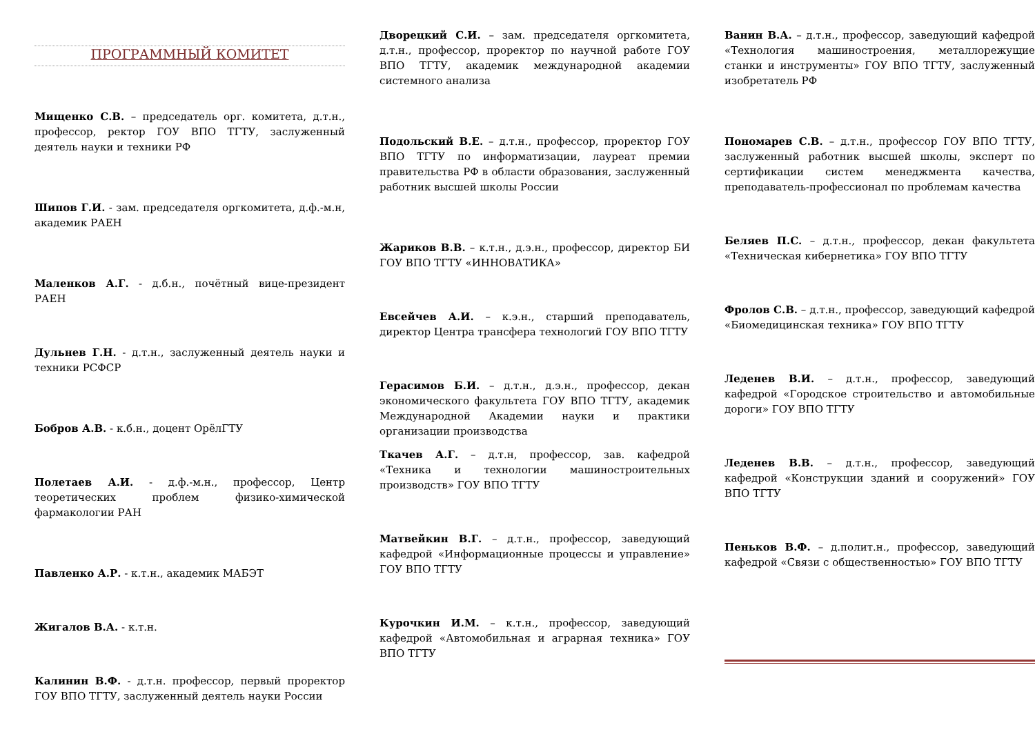ПРОГРАММНЫЙ КОМИТЕТ
Мищенко С.В. – председатель орг. комитета, д.т.н., профессор, ректор ГОУ ВПО ТГТУ, заслуженный деятель науки и техники РФ
Шипов Г.И. - зам. председателя оргкомитета, д.ф.-м.н, академик РАЕН
Маленков А.Г. - д.б.н., почётный вице-президент РАЕН
Дульнев Г.Н. - д.т.н., заслуженный деятель науки и техники РСФСР
Бобров А.В. - к.б.н., доцент ОрёлГТУ
Полетаев А.И. - д.ф.-м.н., профессор, Центр теоретических проблем физико-химической фармакологии РАН
Павленко А.Р. - к.т.н., академик МАБЭТ
Жигалов В.А. - к.т.н.
Калинин В.Ф. - д.т.н. профессор, первый проректор ГОУ ВПО ТГТУ, заслуженный деятель науки России
Дворецкий С.И. – зам. председателя оргкомитета, д.т.н., профессор, проректор по научной работе ГОУ ВПО ТГТУ, академик международной академии системного анализа
Подольский В.Е. – д.т.н., профессор, проректор ГОУ ВПО ТГТУ по информатизации, лауреат премии правительства РФ в области образования, заслуженный работник высшей школы России
Жариков В.В. – к.т.н., д.э.н., профессор, директор БИ ГОУ ВПО ТГТУ «ИННОВАТИКА»
Евсейчев А.И. – к.э.н., старший преподаватель, директор Центра трансфера технологий ГОУ ВПО ТГТУ
Герасимов Б.И. – д.т.н., д.э.н., профессор, декан экономического факультета ГОУ ВПО ТГТУ, академик Международной Академии науки и практики организации производства
Ткачев А.Г. – д.т.н, профессор, зав. кафедрой «Техника и технологии машиностроительных производств» ГОУ ВПО ТГТУ
Матвейкин В.Г. – д.т.н., профессор, заведующий кафедрой «Информационные процессы и управление» ГОУ ВПО ТГТУ
Курочкин И.М. – к.т.н., профессор, заведующий кафедрой «Автомобильная и аграрная техника» ГОУ ВПО ТГТУ
Ванин В.А. – д.т.н., профессор, заведующий кафедрой «Технология машиностроения, металлорежущие станки и инструменты» ГОУ ВПО ТГТУ, заслуженный изобретатель РФ
Пономарев С.В. – д.т.н., профессор ГОУ ВПО ТГТУ, заслуженный работник высшей школы, эксперт по сертификации систем менеджмента качества, преподаватель-профессионал по проблемам качества
Беляев П.С. – д.т.н., профессор, декан факультета «Техническая кибернетика» ГОУ ВПО ТГТУ
Фролов С.В. – д.т.н., профессор, заведующий кафедрой «Биомедицинская техника» ГОУ ВПО ТГТУ
Леденев В.И. – д.т.н., профессор, заведующий кафедрой «Городское строительство и автомобильные дороги» ГОУ ВПО ТГТУ
Леденев В.В. – д.т.н., профессор, заведующий кафедрой «Конструкции зданий и сооружений» ГОУ ВПО ТГТУ
Пеньков В.Ф. – д.полит.н., профессор, заведующий кафедрой «Связи с общественностью» ГОУ ВПО ТГТУ